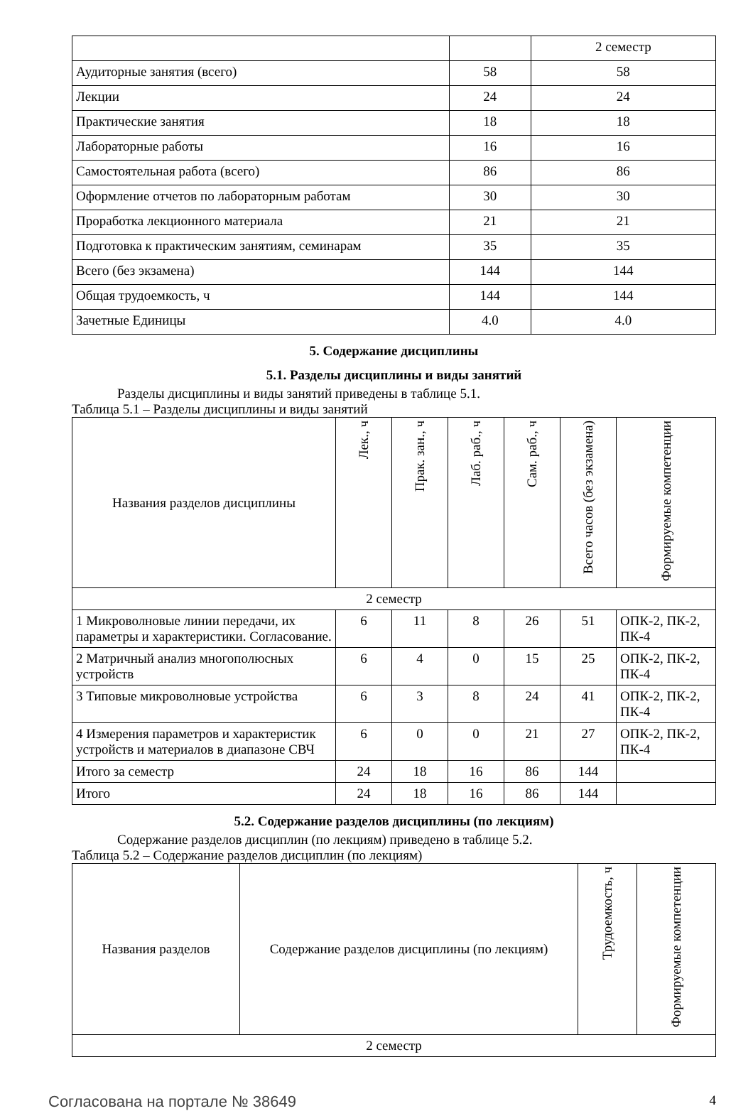| | | 2 семестр |
| Аудиторные занятия (всего) | 58 | 58 |
| Лекции | 24 | 24 |
| Практические занятия | 18 | 18 |
| Лабораторные работы | 16 | 16 |
| Самостоятельная работа (всего) | 86 | 86 |
| Оформление отчетов по лабораторным работам | 30 | 30 |
| Проработка лекционного материала | 21 | 21 |
| Подготовка к практическим занятиям, семинарам | 35 | 35 |
| Всего (без экзамена) | 144 | 144 |
| Общая трудоемкость, ч | 144 | 144 |
| Зачетные Единицы | 4.0 | 4.0 |
5. Содержание дисциплины
5.1. Разделы дисциплины и виды занятий
Разделы дисциплины и виды занятий приведены в таблице 5.1.
Таблица 5.1 – Разделы дисциплины и виды занятий
| Названия разделов дисциплины | Лек., ч | Прак. зан., ч | Лаб. раб., ч | Сам. раб., ч | Всего часов (без экзамена) | Формируемые компетенции |
| --- | --- | --- | --- | --- | --- | --- |
| 2 семестр | | | | | | |
| 1 Микроволновые линии передачи, их параметры и характеристики. Согласование. | 6 | 11 | 8 | 26 | 51 | ОПК-2, ПК-2, ПК-4 |
| 2 Матричный анализ многополюсных устройств | 6 | 4 | 0 | 15 | 25 | ОПК-2, ПК-2, ПК-4 |
| 3 Типовые микроволновые устройства | 6 | 3 | 8 | 24 | 41 | ОПК-2, ПК-2, ПК-4 |
| 4 Измерения параметров и характеристик устройств и материалов в диапазоне СВЧ | 6 | 0 | 0 | 21 | 27 | ОПК-2, ПК-2, ПК-4 |
| Итого за семестр | 24 | 18 | 16 | 86 | 144 | |
| Итого | 24 | 18 | 16 | 86 | 144 | |
5.2. Содержание разделов дисциплины (по лекциям)
Содержание разделов дисциплин (по лекциям) приведено в таблице 5.2.
Таблица 5.2 – Содержание разделов дисциплин (по лекциям)
| Названия разделов | Содержание разделов дисциплины (по лекциям) | Трудоемкость, ч | Формируемые компетенции |
| --- | --- | --- | --- |
| 2 семестр | | | |
Согласована на портале № 38649 4